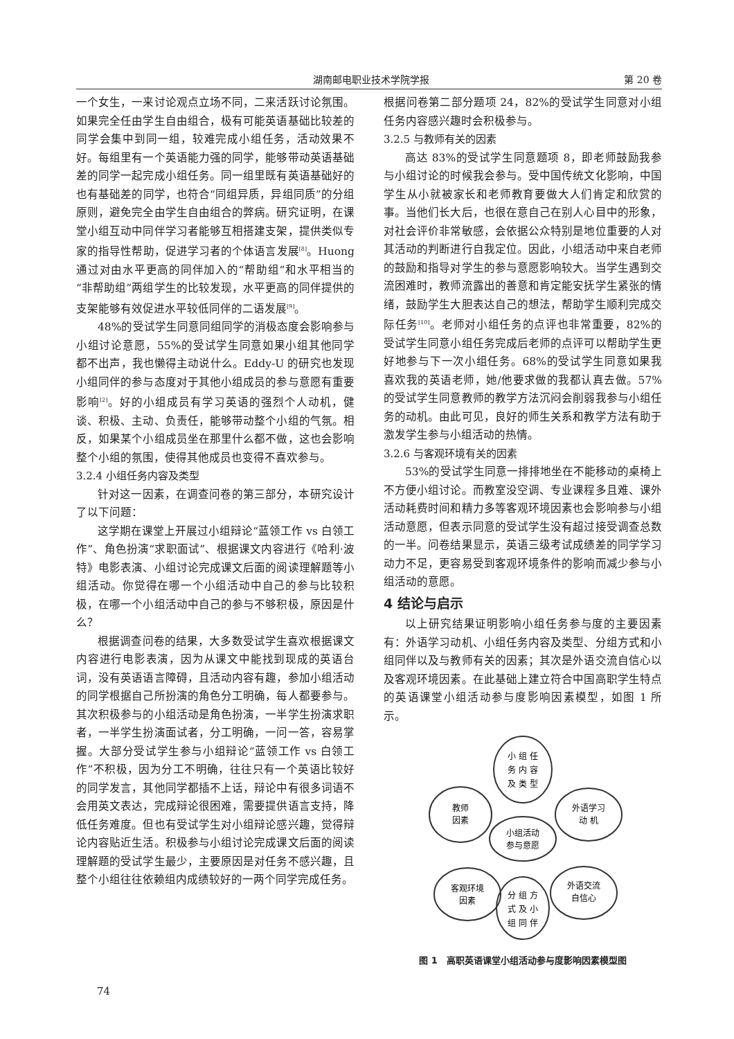湖南邮电职业技术学院学报 第 20 卷
一个女生，一来讨论观点立场不同，二来活跃讨论氛围。如果完全任由学生自由组合，极有可能英语基础比较差的同学会集中到同一组，较难完成小组任务，活动效果不好。每组里有一个英语能力强的同学，能够带动英语基础差的同学一起完成小组任务。同一组里既有英语基础好的也有基础差的同学，也符合“同组异质，异组同质”的分组原则，避免完全由学生自由组合的弊病。研究证明，在课堂小组互动中同伴学习者能够互相搭建支架，提供类似专家的指导性帮助，促进学习者的个体语言发展<sup>[8]</sup>。Huong 通过对由水平更高的同伴加入的“帮助组”和水平相当的“非帮助组”两组学生的比较发现，水平更高的同伴提供的支架能够有效促进水平较低同伴的二语发展<sup>[9]</sup>。
48%的受试学生同意同组同学的消极态度会影响参与小组讨论意愿，55%的受试学生同意如果小组其他同学都不出声，我也懒得主动说什么。Eddy-U 的研究也发现小组同伴的参与态度对于其他小组成员的参与意愿有重要影响<sup>[2]</sup>。好的小组成员有学习英语的强烈个人动机，健谈、积极、主动、负责任，能够带动整个小组的气氛。相反，如果某个小组成员坐在那里什么都不做，这也会影响整个小组的氛围，使得其他成员也变得不喜欢参与。
3.2.4 小组任务内容及类型
针对这一因素，在调查问卷的第三部分，本研究设计了以下问题：
这学期在课堂上开展过小组辩论“蓝领工作 vs 白领工作”、角色扮演“求职面试”、根据课文内容进行《哈利·波特》电影表演、小组讨论完成课文后面的阅读理解题等小组活动。你觉得在哪一个小组活动中自己的参与比较积极，在哪一个小组活动中自己的参与不够积极，原因是什么？
根据调查问卷的结果，大多数受试学生喜欢根据课文内容进行电影表演，因为从课文中能找到现成的英语台词，没有英语语言障碍，且活动内容有趣，参加小组活动的同学根据自己所扮演的角色分工明确，每人都要参与。其次积极参与的小组活动是角色扮演，一半学生扮演求职者，一半学生扮演面试者，分工明确，一问一答，容易掌握。大部分受试学生参与小组辩论“蓝领工作 vs 白领工作”不积极，因为分工不明确，往往只有一个英语比较好的同学发言，其他同学都插不上话，辩论中有很多词语不会用英文表达，完成辩论很困难，需要提供语言支持，降低任务难度。但也有受试学生对小组辩论感兴趣，觉得辩论内容贴近生活。积极参与小组讨论完成课文后面的阅读理解题的受试学生最少，主要原因是对任务不感兴趣，且整个小组往往依赖组内成绩较好的一两个同学完成任务。
根据问卷第二部分题项 24，82%的受试学生同意对小组任务内容感兴趣时会积极参与。
3.2.5 与教师有关的因素
高达 83%的受试学生同意题项 8，即老师鼓励我参与小组讨论的时候我会参与。受中国传统文化影响，中国学生从小就被家长和老师教育要做大人们肯定和欣赏的事。当他们长大后，也很在意自己在别人心目中的形象，对社会评价非常敏感，会依据公众特别是地位重要的人对其活动的判断进行自我定位。因此，小组活动中来自老师的鼓励和指导对学生的参与意愿影响较大。当学生遇到交流困难时，教师流露出的善意和肯定能安抚学生紧张的情绪，鼓励学生大胆表达自己的想法，帮助学生顺利完成交际任务<sup>[10]</sup>。老师对小组任务的点评也非常重要，82%的受试学生同意小组任务完成后老师的点评可以帮助学生更好地参与下一次小组任务。68%的受试学生同意如果我喜欢我的英语老师，她/他要求做的我都认真去做。57%的受试学生同意教师的教学方法沉闷会削弱我参与小组任务的动机。由此可见，良好的师生关系和教学方法有助于激发学生参与小组活动的热情。
3.2.6 与客观环境有关的因素
53%的受试学生同意一排排地坐在不能移动的桌椅上不方便小组讨论。而教室没空调、专业课程多且难、课外活动耗费时间和精力多等客观环境因素也会影响参与小组活动意愿，但表示同意的受试学生没有超过接受调查总数的一半。问卷结果显示，英语三级考试成绩差的同学学习动力不足，更容易受到客观环境条件的影响而减少参与小组活动的意愿。
4 结论与启示
以上研究结果证明影响小组任务参与度的主要因素有：外语学习动机、小组任务内容及类型、分组方式和小组同伴以及与教师有关的因素；其次是外语交流自信心以及客观环境因素。在此基础上建立符合中国高职学生特点的英语课堂小组活动参与度影响因素模型，如图 1 所示。
小组活动
参与意愿
小 组 任
务 内 容
及 类 型
教师
因素
外语学习
动 机
客观环境
因素
分 组 方
式 及 小
组 同 伴
外语交流
自信心
图 1　高职英语课堂小组活动参与度影响因素模型图
74